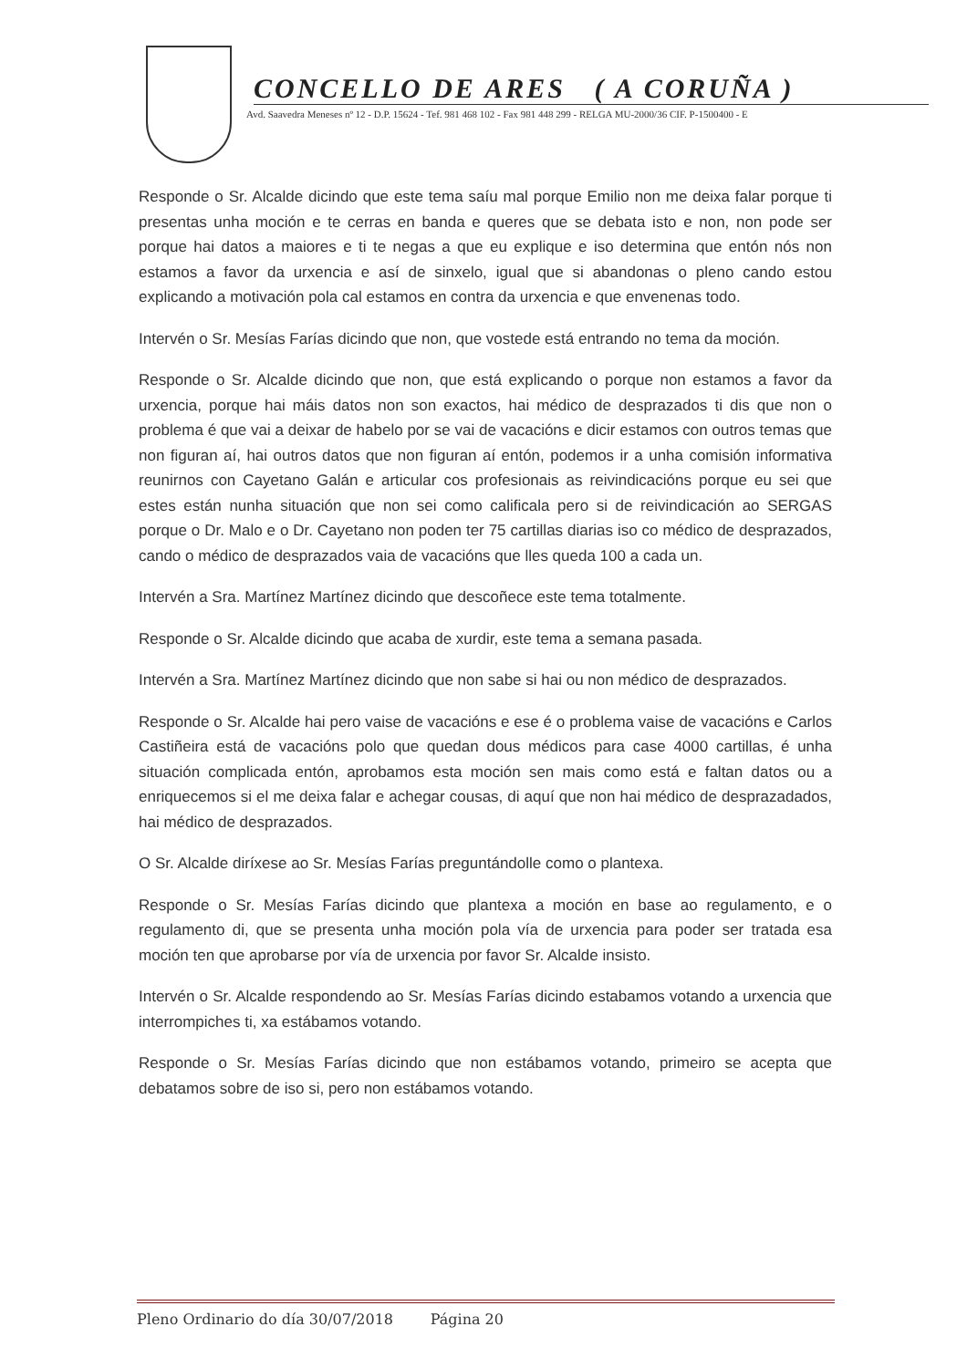CONCELLO DE ARES ( A CORUÑA )
Avd. Saavedra Meneses nº 12 - D.P. 15624 - Tef. 981 468 102 - Fax 981 448 299 - RELGA MU-2000/36 CIF. P-1500400 - E
Responde o Sr. Alcalde dicindo que este tema saíu mal porque Emilio non me deixa falar porque ti presentas unha moción e te cerras en banda e queres que se debata isto e non, non pode ser porque hai datos a maiores e ti te negas a que eu explique e iso determina que entón nós non estamos a favor da urxencia e así de sinxelo, igual que si abandonas o pleno cando estou explicando a motivación pola cal estamos en contra da urxencia e que envenenas todo.
Intervén o Sr. Mesías Farías dicindo que non, que vostede está entrando no tema da moción.
Responde o Sr. Alcalde dicindo que non, que está explicando o porque non estamos a favor da urxencia, porque hai máis datos non son exactos, hai médico de desprazados ti dis que non o problema é que vai a deixar de habelo por se vai de vacacións e dicir estamos con outros temas que non figuran aí, hai outros datos que non figuran aí entón, podemos ir a unha comisión informativa reunirnos con Cayetano Galán e articular cos profesionais as reivindicacións porque eu sei que estes están nunha situación que non sei como calificala pero si de reivindicación ao SERGAS porque o Dr. Malo e o Dr. Cayetano non poden ter 75 cartillas diarias iso co médico de desprazados, cando o médico de desprazados vaia de vacacións que lles queda 100 a cada un.
Intervén a Sra. Martínez Martínez dicindo que descoñece este tema totalmente.
Responde o Sr. Alcalde dicindo que acaba de xurdir, este tema a semana pasada.
Intervén a Sra. Martínez Martínez dicindo que non sabe si hai ou non médico de desprazados.
Responde o Sr. Alcalde hai pero vaise de vacacións e ese é o problema vaise de vacacións e Carlos Castiñeira está de vacacións polo que quedan dous médicos para case 4000 cartillas, é unha situación complicada entón, aprobamos esta moción sen mais como está e faltan datos ou a enriquecemos si el me deixa falar e achegar cousas, di aquí que non hai médico de desprazadados, hai médico de desprazados.
O Sr. Alcalde diríxese ao Sr. Mesías Farías preguntándolle como o plantexa.
Responde o Sr. Mesías Farías dicindo que plantexa a moción en base ao regulamento, e o regulamento di, que se presenta unha moción pola vía de urxencia para poder ser tratada esa moción ten que aprobarse por vía de urxencia por favor Sr. Alcalde insisto.
Intervén o Sr. Alcalde respondendo ao Sr. Mesías Farías dicindo estabamos votando a urxencia que interrompiches ti, xa estábamos votando.
Responde o Sr. Mesías Farías dicindo que non estábamos votando, primeiro se acepta que debatamos sobre de iso si, pero non estábamos votando.
Pleno Ordinario do día 30/07/2018 Página 20